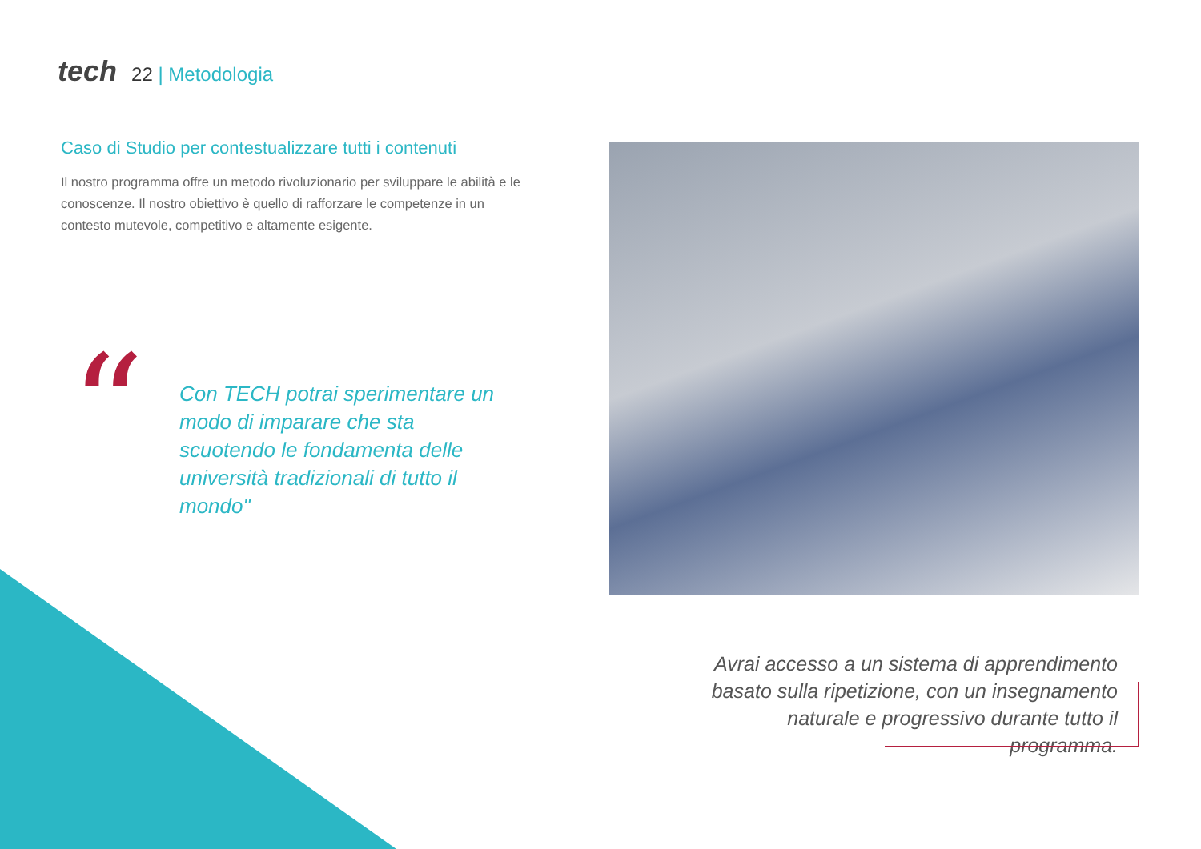tech 22 | Metodologia
Caso di Studio per contestualizzare tutti i contenuti
Il nostro programma offre un metodo rivoluzionario per sviluppare le abilità e le conoscenze. Il nostro obiettivo è quello di rafforzare le competenze in un contesto mutevole, competitivo e altamente esigente.
“
Con TECH potrai sperimentare un modo di imparare che sta scuotendo le fondamenta delle università tradizionali di tutto il mondo"
Avrai accesso a un sistema di apprendimento basato sulla ripetizione, con un insegnamento naturale e progressivo durante tutto il programma.